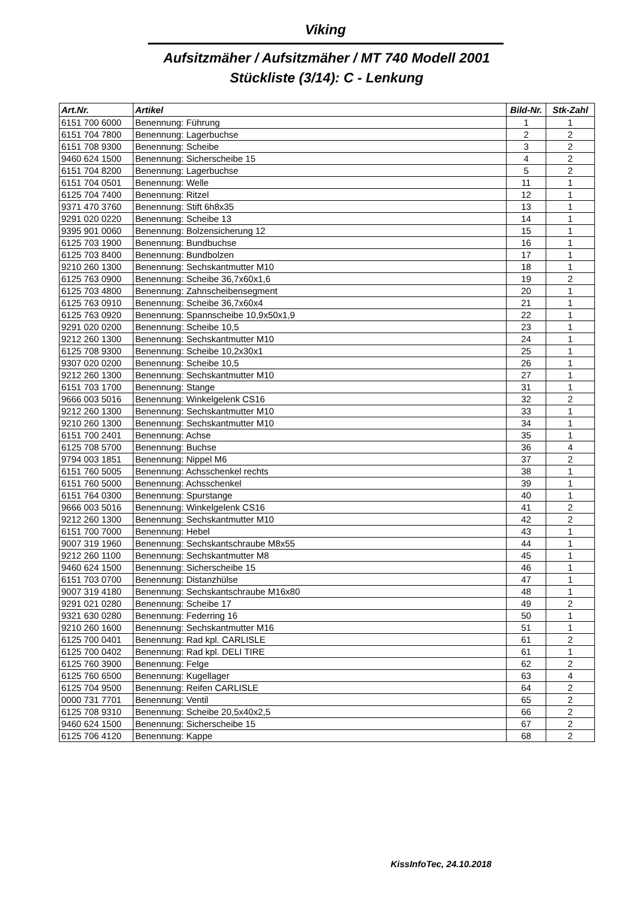Viking
Aufsitzmäher / Aufsitzmäher / MT 740 Modell 2001
Stückliste (3/14): C - Lenkung
| Art.Nr. | Artikel | Bild-Nr. | Stk-Zahl |
| --- | --- | --- | --- |
| 6151 700 6000 | Benennung: Führung | 1 | 1 |
| 6151 704 7800 | Benennung: Lagerbuchse | 2 | 2 |
| 6151 708 9300 | Benennung: Scheibe | 3 | 2 |
| 9460 624 1500 | Benennung: Sicherscheibe 15 | 4 | 2 |
| 6151 704 8200 | Benennung: Lagerbuchse | 5 | 2 |
| 6151 704 0501 | Benennung: Welle | 11 | 1 |
| 6125 704 7400 | Benennung: Ritzel | 12 | 1 |
| 9371 470 3760 | Benennung: Stift 6h8x35 | 13 | 1 |
| 9291 020 0220 | Benennung: Scheibe 13 | 14 | 1 |
| 9395 901 0060 | Benennung: Bolzensicherung 12 | 15 | 1 |
| 6125 703 1900 | Benennung: Bundbuchse | 16 | 1 |
| 6125 703 8400 | Benennung: Bundbolzen | 17 | 1 |
| 9210 260 1300 | Benennung: Sechskantmutter M10 | 18 | 1 |
| 6125 763 0900 | Benennung: Scheibe 36,7x60x1,6 | 19 | 2 |
| 6125 703 4800 | Benennung: Zahnscheibensegment | 20 | 1 |
| 6125 763 0910 | Benennung: Scheibe 36,7x60x4 | 21 | 1 |
| 6125 763 0920 | Benennung: Spannscheibe 10,9x50x1,9 | 22 | 1 |
| 9291 020 0200 | Benennung: Scheibe 10,5 | 23 | 1 |
| 9212 260 1300 | Benennung: Sechskantmutter M10 | 24 | 1 |
| 6125 708 9300 | Benennung: Scheibe 10,2x30x1 | 25 | 1 |
| 9307 020 0200 | Benennung: Scheibe 10,5 | 26 | 1 |
| 9212 260 1300 | Benennung: Sechskantmutter M10 | 27 | 1 |
| 6151 703 1700 | Benennung: Stange | 31 | 1 |
| 9666 003 5016 | Benennung: Winkelgelenk CS16 | 32 | 2 |
| 9212 260 1300 | Benennung: Sechskantmutter M10 | 33 | 1 |
| 9210 260 1300 | Benennung: Sechskantmutter M10 | 34 | 1 |
| 6151 700 2401 | Benennung: Achse | 35 | 1 |
| 6125 708 5700 | Benennung: Buchse | 36 | 4 |
| 9794 003 1851 | Benennung: Nippel M6 | 37 | 2 |
| 6151 760 5005 | Benennung: Achsschenkel rechts | 38 | 1 |
| 6151 760 5000 | Benennung: Achsschenkel | 39 | 1 |
| 6151 764 0300 | Benennung: Spurstange | 40 | 1 |
| 9666 003 5016 | Benennung: Winkelgelenk CS16 | 41 | 2 |
| 9212 260 1300 | Benennung: Sechskantmutter M10 | 42 | 2 |
| 6151 700 7000 | Benennung: Hebel | 43 | 1 |
| 9007 319 1960 | Benennung: Sechskantschraube M8x55 | 44 | 1 |
| 9212 260 1100 | Benennung: Sechskantmutter M8 | 45 | 1 |
| 9460 624 1500 | Benennung: Sicherscheibe 15 | 46 | 1 |
| 6151 703 0700 | Benennung: Distanzhülse | 47 | 1 |
| 9007 319 4180 | Benennung: Sechskantschraube M16x80 | 48 | 1 |
| 9291 021 0280 | Benennung: Scheibe 17 | 49 | 2 |
| 9321 630 0280 | Benennung: Federring 16 | 50 | 1 |
| 9210 260 1600 | Benennung: Sechskantmutter M16 | 51 | 1 |
| 6125 700 0401 | Benennung: Rad kpl. CARLISLE | 61 | 2 |
| 6125 700 0402 | Benennung: Rad kpl. DELI TIRE | 61 | 1 |
| 6125 760 3900 | Benennung: Felge | 62 | 2 |
| 6125 760 6500 | Benennung: Kugellager | 63 | 4 |
| 6125 704 9500 | Benennung: Reifen CARLISLE | 64 | 2 |
| 0000 731 7701 | Benennung: Ventil | 65 | 2 |
| 6125 708 9310 | Benennung: Scheibe 20,5x40x2,5 | 66 | 2 |
| 9460 624 1500 | Benennung: Sicherscheibe 15 | 67 | 2 |
| 6125 706 4120 | Benennung: Kappe | 68 | 2 |
KissInfoTec, 24.10.2018